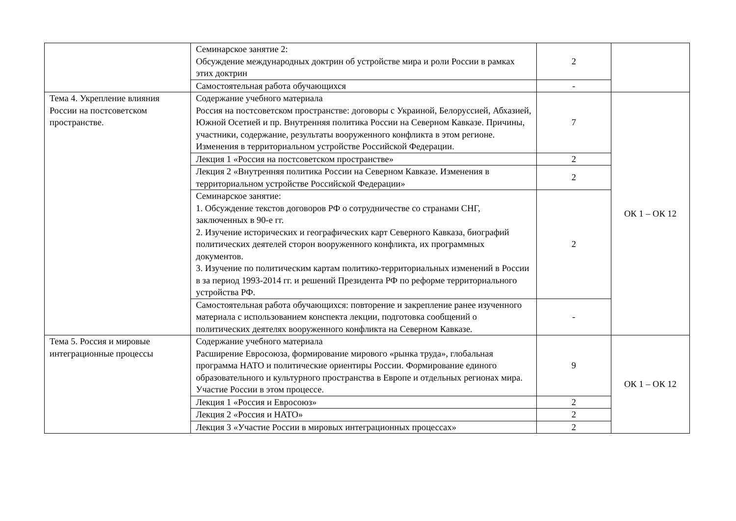| | Семинарское занятие 2: Обсуждение международных доктрин об устройстве мира и роли России в рамках этих доктрин | 2 | |
| | Самостоятельная работа обучающихся | - | |
| Тема 4. Укрепление влияния России на постсоветском пространстве. | Содержание учебного материала Россия на постсоветском пространстве: договоры с Украиной, Белоруссией, Абхазией, Южной Осетией и пр. Внутренняя политика России на Северном Кавказе. Причины, участники, содержание, результаты вооруженного конфликта в этом регионе. Изменения в территориальном устройстве Российской Федерации. | 7 | ОК 1 – ОК 12 |
| | Лекция 1 «Россия на постсоветском пространстве» | 2 | |
| | Лекция 2 «Внутренняя политика России на Северном Кавказе. Изменения в территориальном устройстве Российской Федерации» | 2 | |
| | Семинарское занятие: 1. Обсуждение текстов договоров РФ о сотрудничестве со странами СНГ, заключенных в 90-е гг. 2. Изучение исторических и географических карт Северного Кавказа, биографий политических деятелей сторон вооруженного конфликта, их программных документов. 3. Изучение по политическим картам политико-территориальных изменений в России в за период 1993-2014 гг. и решений Президента РФ по реформе территориального устройства РФ. | 2 | |
| | Самостоятельная работа обучающихся: повторение и закрепление ранее изученного материала с использованием конспекта лекции, подготовка сообщений о политических деятелях вооруженного конфликта на Северном Кавказе. | - | |
| Тема 5. Россия и мировые интеграционные процессы | Содержание учебного материала Расширение Евросоюза, формирование мирового «рынка труда», глобальная программа НАТО и политические ориентиры России. Формирование единого образовательного и культурного пространства в Европе и отдельных регионах мира. Участие России в этом процессе. | 9 | ОК 1 – ОК 12 |
| | Лекция 1 «Россия и Евросоюз» | 2 | |
| | Лекция 2 «Россия и НАТО» | 2 | |
| | Лекция 3 «Участие России в мировых интеграционных процессах» | 2 | |